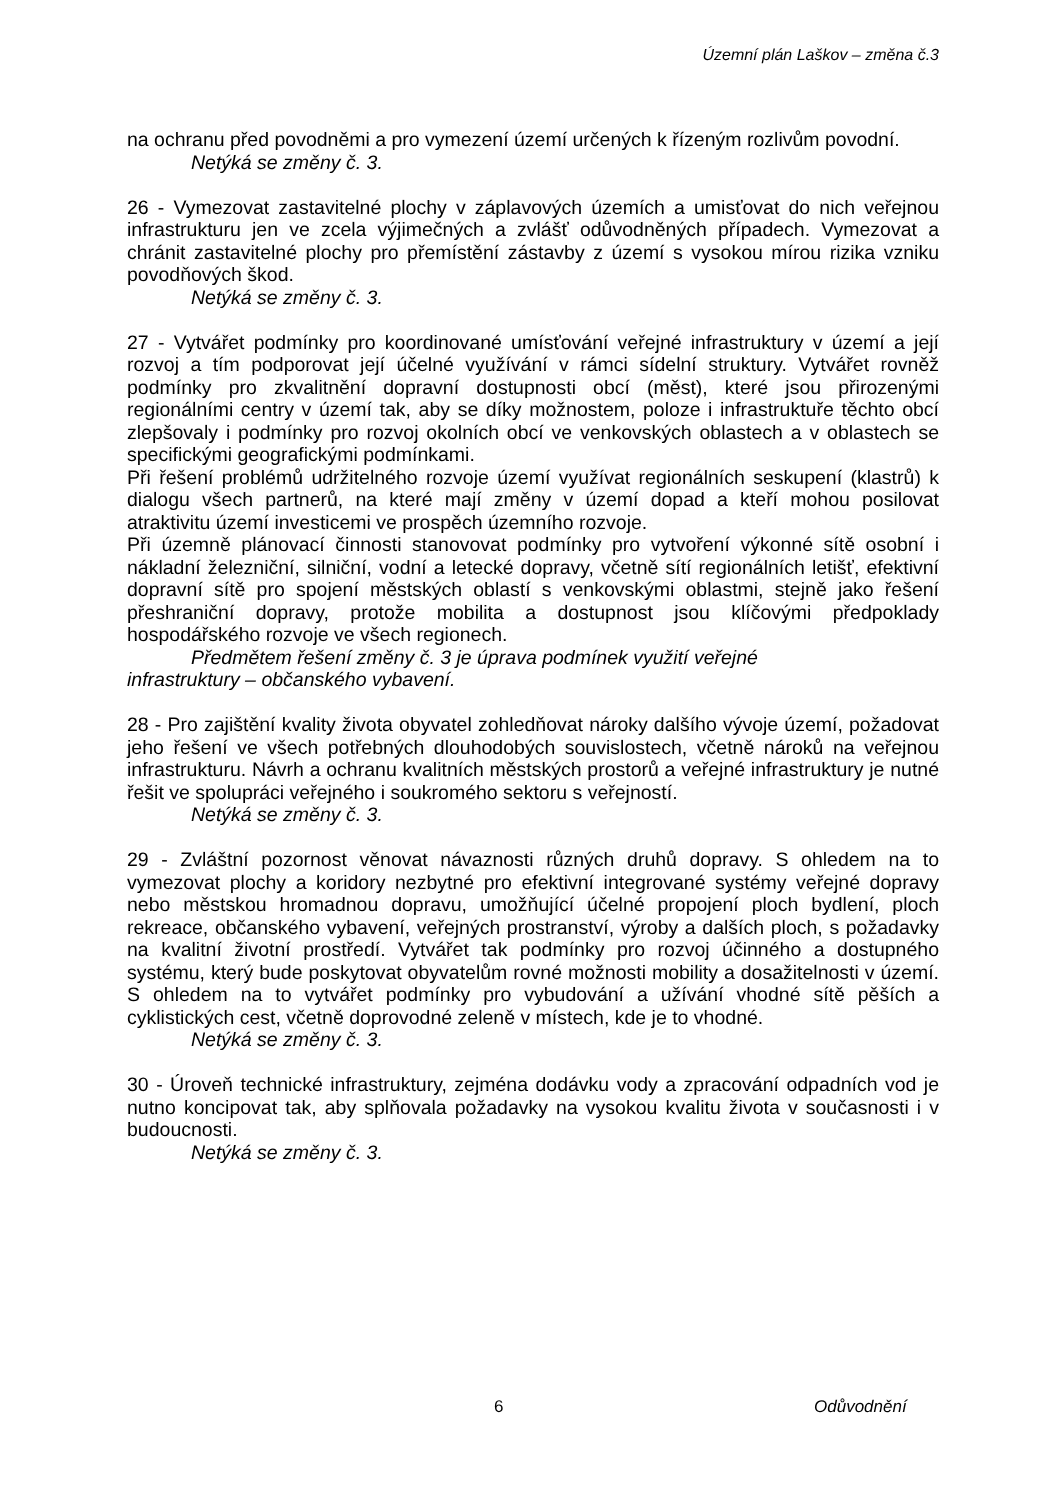Územní plán Laškov – změna č.3
na ochranu před povodněmi a pro vymezení území určených k řízeným rozlivům povodní.
Netýká se změny č. 3.
26 - Vymezovat zastavitelné plochy v záplavových územích a umisťovat do nich veřejnou infrastrukturu jen ve zcela výjimečných a zvlášť odůvodněných případech. Vymezovat a chránit zastavitelné plochy pro přemístění zástavby z území s vysokou mírou rizika vzniku povodňových škod.
Netýká se změny č. 3.
27 - Vytvářet podmínky pro koordinované umísťování veřejné infrastruktury v území a její rozvoj a tím podporovat její účelné využívání v rámci sídelní struktury. Vytvářet rovněž podmínky pro zkvalitnění dopravní dostupnosti obcí (měst), které jsou přirozenými regionálními centry v území tak, aby se díky možnostem, poloze i infrastruktuře těchto obcí zlepšovaly i podmínky pro rozvoj okolních obcí ve venkovských oblastech a v oblastech se specifickými geografickými podmínkami.
Při řešení problémů udržitelného rozvoje území využívat regionálních seskupení (klastrů) k dialogu všech partnerů, na které mají změny v území dopad a kteří mohou posilovat atraktivitu území investicemi ve prospěch územního rozvoje.
Při územně plánovací činnosti stanovovat podmínky pro vytvoření výkonné sítě osobní i nákladní železniční, silniční, vodní a letecké dopravy, včetně sítí regionálních letišť, efektivní dopravní sítě pro spojení městských oblastí s venkovskými oblastmi, stejně jako řešení přeshraniční dopravy, protože mobilita a dostupnost jsou klíčovými předpoklady hospodářského rozvoje ve všech regionech.
Předmětem řešení změny č. 3 je úprava podmínek využití veřejné
infrastruktury – občanského vybavení.
28 - Pro zajištění kvality života obyvatel zohledňovat nároky dalšího vývoje území, požadovat jeho řešení ve všech potřebných dlouhodobých souvislostech, včetně nároků na veřejnou infrastrukturu. Návrh a ochranu kvalitních městských prostorů a veřejné infrastruktury je nutné řešit ve spolupráci veřejného i soukromého sektoru s veřejností.
Netýká se změny č. 3.
29 - Zvláštní pozornost věnovat návaznosti různých druhů dopravy. S ohledem na to vymezovat plochy a koridory nezbytné pro efektivní integrované systémy veřejné dopravy nebo městskou hromadnou dopravu, umožňující účelné propojení ploch bydlení, ploch rekreace, občanského vybavení, veřejných prostranství, výroby a dalších ploch, s požadavky na kvalitní životní prostředí. Vytvářet tak podmínky pro rozvoj účinného a dostupného systému, který bude poskytovat obyvatelům rovné možnosti mobility a dosažitelnosti v území. S ohledem na to vytvářet podmínky pro vybudování a užívání vhodné sítě pěších a cyklistických cest, včetně doprovodné zeleně v místech, kde je to vhodné.
Netýká se změny č. 3.
30 - Úroveň technické infrastruktury, zejména dodávku vody a zpracování odpadních vod je nutno koncipovat tak, aby splňovala požadavky na vysokou kvalitu života v současnosti i v budoucnosti.
Netýká se změny č. 3.
6 Odůvodnění